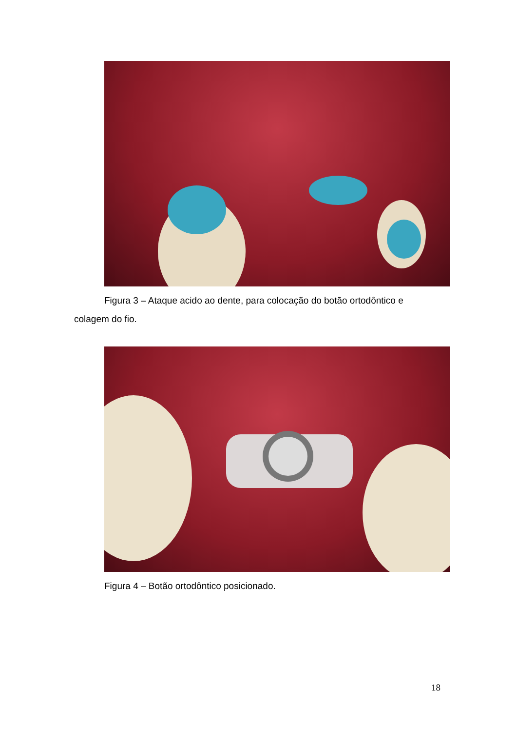Figura 3 – Ataque acido ao dente, para colocação do botão ortodôntico e
colagem do fio.
Figura 4 – Botão ortodôntico posicionado.
18